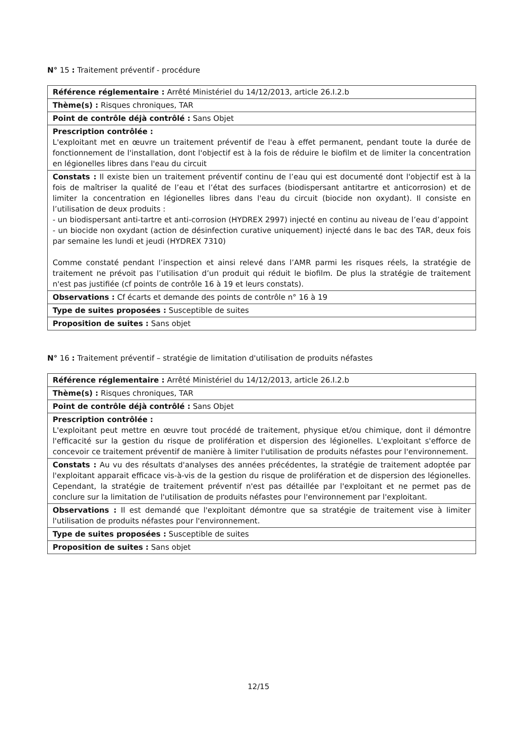N° 15 : Traitement préventif - procédure
| Référence réglementaire : Arrêté Ministériel du 14/12/2013, article 26.I.2.b |
| Thème(s) : Risques chroniques, TAR |
| Point de contrôle déjà contrôlé : Sans Objet |
| Prescription contrôlée : L'exploitant met en œuvre un traitement préventif de l'eau à effet permanent, pendant toute la durée de fonctionnement de l'installation, dont l'objectif est à la fois de réduire le biofilm et de limiter la concentration en légionelles libres dans l'eau du circuit |
| Constats : Il existe bien un traitement préventif continu de l’eau qui est documenté dont l'objectif est à la fois de maîtriser la qualité de l’eau et l’état des surfaces (biodispersant antitartre et anticorrosion) et de limiter la concentration en légionelles libres dans l'eau du circuit (biocide non oxydant). Il consiste en l’utilisation de deux produits : - un biodispersant anti-tartre et anti-corrosion (HYDREX 2997) injecté en continu au niveau de l’eau d’appoint - un biocide non oxydant (action de désinfection curative uniquement) injecté dans le bac des TAR, deux fois par semaine les lundi et jeudi (HYDREX 7310) Comme constaté pendant l’inspection et ainsi relevé dans l’AMR parmi les risques réels, la stratégie de traitement ne prévoit pas l’utilisation d’un produit qui réduit le biofilm. De plus la stratégie de traitement n'est pas justifiée (cf points de contrôle 16 à 19 et leurs constats). |
| Observations : Cf écarts et demande des points de contrôle n° 16 à 19 |
| Type de suites proposées : Susceptible de suites |
| Proposition de suites : Sans objet |
N° 16 : Traitement préventif – stratégie de limitation d'utilisation de produits néfastes
| Référence réglementaire : Arrêté Ministériel du 14/12/2013, article 26.I.2.b |
| Thème(s) : Risques chroniques, TAR |
| Point de contrôle déjà contrôlé : Sans Objet |
| Prescription contrôlée : L'exploitant peut mettre en œuvre tout procédé de traitement, physique et/ou chimique, dont il démontre l'efficacité sur la gestion du risque de prolifération et dispersion des légionelles. L'exploitant s'efforce de concevoir ce traitement préventif de manière à limiter l'utilisation de produits néfastes pour l'environnement. |
| Constats : Au vu des résultats d'analyses des années précédentes, la stratégie de traitement adoptée par l'exploitant apparait efficace vis-à-vis de la gestion du risque de prolifération et de dispersion des légionelles. Cependant, la stratégie de traitement préventif n'est pas détaillée par l'exploitant et ne permet pas de conclure sur la limitation de l'utilisation de produits néfastes pour l'environnement par l'exploitant. |
| Observations : Il est demandé que l'exploitant démontre que sa stratégie de traitement vise à limiter l'utilisation de produits néfastes pour l'environnement. |
| Type de suites proposées : Susceptible de suites |
| Proposition de suites : Sans objet |
12/15